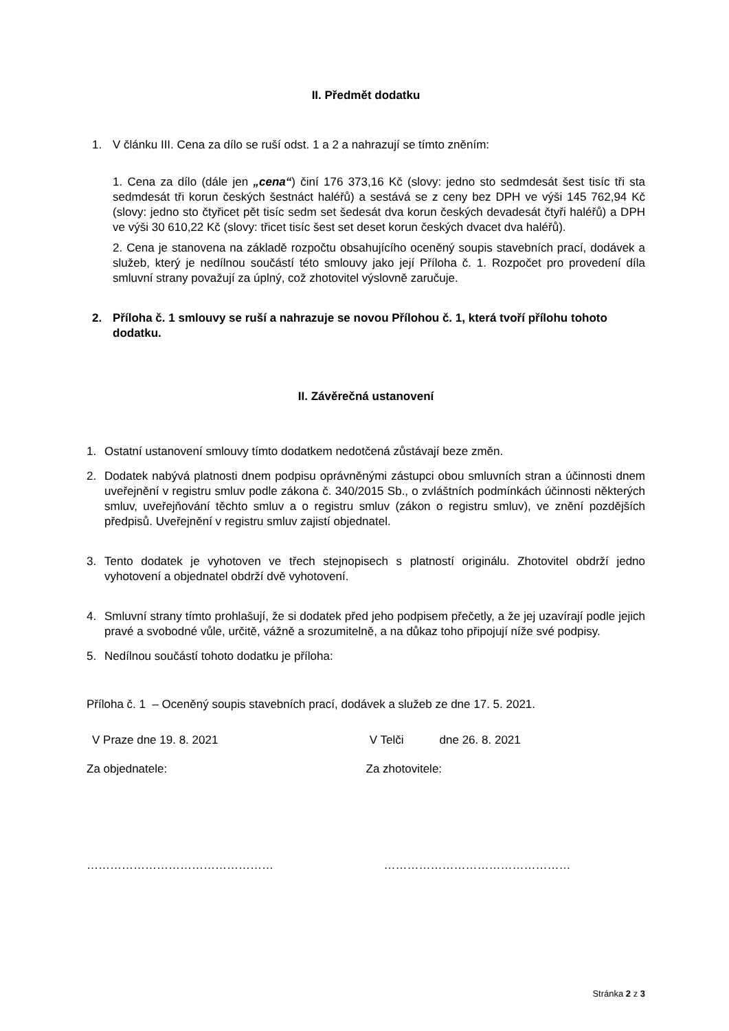II. Předmět dodatku
1. V článku III. Cena za dílo se ruší odst. 1 a 2 a nahrazují se tímto zněním:
1. Cena za dílo (dále jen „cena“) činí 176 373,16 Kč (slovy: jedno sto sedmdesát šest tisíc tři sta sedmdesát tři korun českých šestnáct haléřů) a sestává se z ceny bez DPH ve výši 145 762,94 Kč (slovy: jedno sto čtyřicet pět tisíc sedm set šedesát dva korun českých devadesát čtyři haléřů) a DPH ve výši 30 610,22 Kč (slovy: třicet tisíc šest set deset korun českých dvacet dva haléřů).
2. Cena je stanovena na základě rozpočtu obsahujícího oceněný soupis stavebních prací, dodávek a služeb, který je nedílnou součástí této smlouvy jako její Příloha č. 1. Rozpočet pro provedení díla smluvní strany považují za úplný, což zhotovitel výslovně zaručuje.
2. Příloha č. 1 smlouvy se ruší a nahrazuje se novou Přílohou č. 1, která tvoří přílohu tohoto dodatku.
II. Závěrečná ustanovení
1. Ostatní ustanovení smlouvy tímto dodatkem nedotčená zůstávají beze změn.
2. Dodatek nabývá platnosti dnem podpisu oprávněnými zástupci obou smluvních stran a účinnosti dnem uveřejnění v registru smluv podle zákona č. 340/2015 Sb., o zvláštních podmínkách účinnosti některých smluv, uveřejňování těchto smluv a o registru smluv (zákon o registru smluv), ve znění pozdějších předpisů. Uveřejnění v registru smluv zajistí objednatel.
3. Tento dodatek je vyhotoven ve třech stejnopisech s platností originálu. Zhotovitel obdrží jedno vyhotovení a objednatel obdrží dvě vyhotovení.
4. Smluvní strany tímto prohlašují, že si dodatek před jeho podpisem přečetly, a že jej uzavírají podle jejich pravé a svobodné vůle, určitě, vážně a srozumitelně, a na důkaz toho připojují níže své podpisy.
5. Nedílnou součástí tohoto dodatku je příloha:
Příloha č. 1 – Oceněný soupis stavebních prací, dodávek a služeb ze dne 17. 5. 2021.
V Praze dne 19. 8. 2021 V Telči dne 26. 8. 2021
Za objednatele: Za zhotovitele:
………………………………………… …………………………………………
Stránka 2 z 3